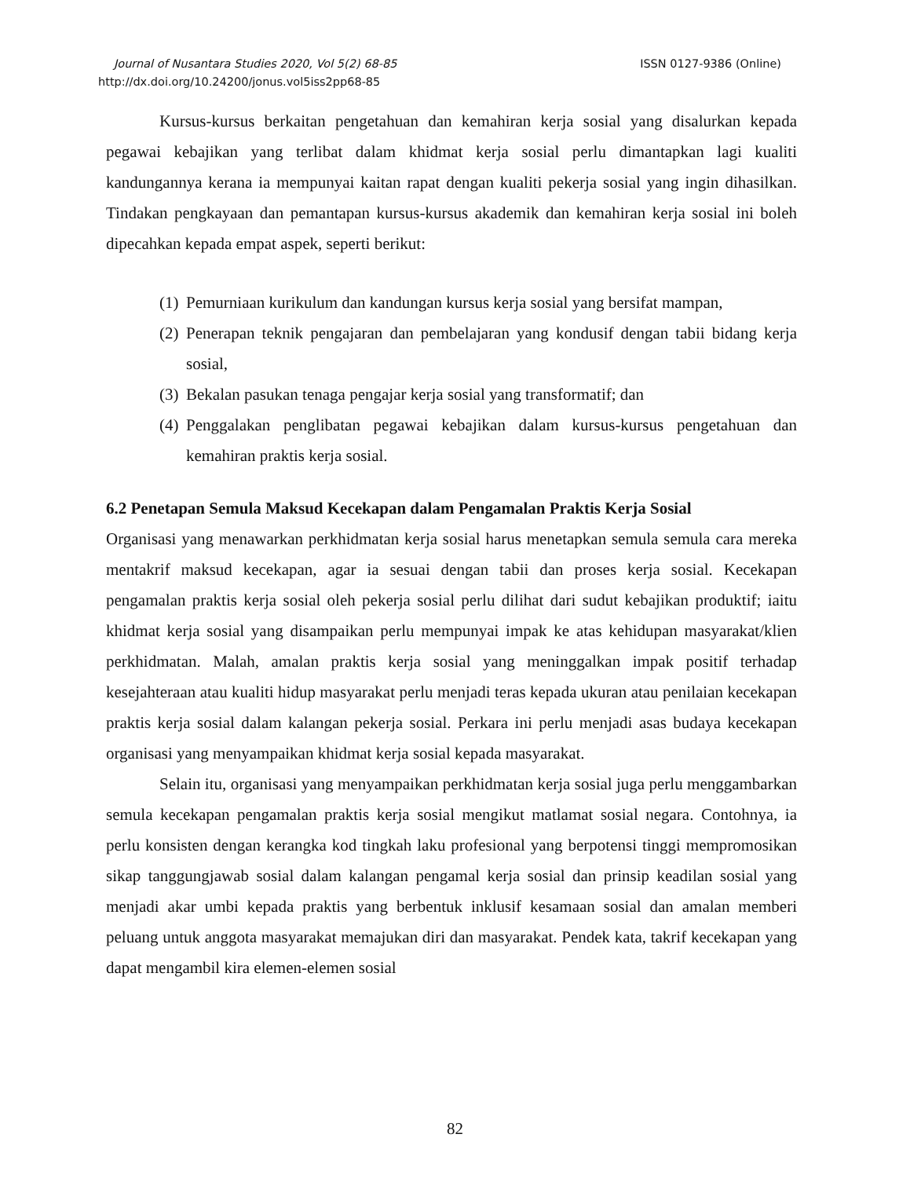Journal of Nusantara Studies 2020, Vol 5(2) 68-85 ISSN 0127-9386 (Online)
http://dx.doi.org/10.24200/jonus.vol5iss2pp68-85
Kursus-kursus berkaitan pengetahuan dan kemahiran kerja sosial yang disalurkan kepada pegawai kebajikan yang terlibat dalam khidmat kerja sosial perlu dimantapkan lagi kualiti kandungannya kerana ia mempunyai kaitan rapat dengan kualiti pekerja sosial yang ingin dihasilkan. Tindakan pengkayaan dan pemantapan kursus-kursus akademik dan kemahiran kerja sosial ini boleh dipecahkan kepada empat aspek, seperti berikut:
(1) Pemurniaan kurikulum dan kandungan kursus kerja sosial yang bersifat mampan,
(2) Penerapan teknik pengajaran dan pembelajaran yang kondusif dengan tabii bidang kerja sosial,
(3) Bekalan pasukan tenaga pengajar kerja sosial yang transformatif; dan
(4) Penggalakan penglibatan pegawai kebajikan dalam kursus-kursus pengetahuan dan kemahiran praktis kerja sosial.
6.2 Penetapan Semula Maksud Kecekapan dalam Pengamalan Praktis Kerja Sosial
Organisasi yang menawarkan perkhidmatan kerja sosial harus menetapkan semula semula cara mereka mentakrif maksud kecekapan, agar ia sesuai dengan tabii dan proses kerja sosial. Kecekapan pengamalan praktis kerja sosial oleh pekerja sosial perlu dilihat dari sudut kebajikan produktif; iaitu khidmat kerja sosial yang disampaikan perlu mempunyai impak ke atas kehidupan masyarakat/klien perkhidmatan. Malah, amalan praktis kerja sosial yang meninggalkan impak positif terhadap kesejahteraan atau kualiti hidup masyarakat perlu menjadi teras kepada ukuran atau penilaian kecekapan praktis kerja sosial dalam kalangan pekerja sosial. Perkara ini perlu menjadi asas budaya kecekapan organisasi yang menyampaikan khidmat kerja sosial kepada masyarakat.
Selain itu, organisasi yang menyampaikan perkhidmatan kerja sosial juga perlu menggambarkan semula kecekapan pengamalan praktis kerja sosial mengikut matlamat sosial negara. Contohnya, ia perlu konsisten dengan kerangka kod tingkah laku profesional yang berpotensi tinggi mempromosikan sikap tanggungjawab sosial dalam kalangan pengamal kerja sosial dan prinsip keadilan sosial yang menjadi akar umbi kepada praktis yang berbentuk inklusif kesamaan sosial dan amalan memberi peluang untuk anggota masyarakat memajukan diri dan masyarakat. Pendek kata, takrif kecekapan yang dapat mengambil kira elemen-elemen sosial
82